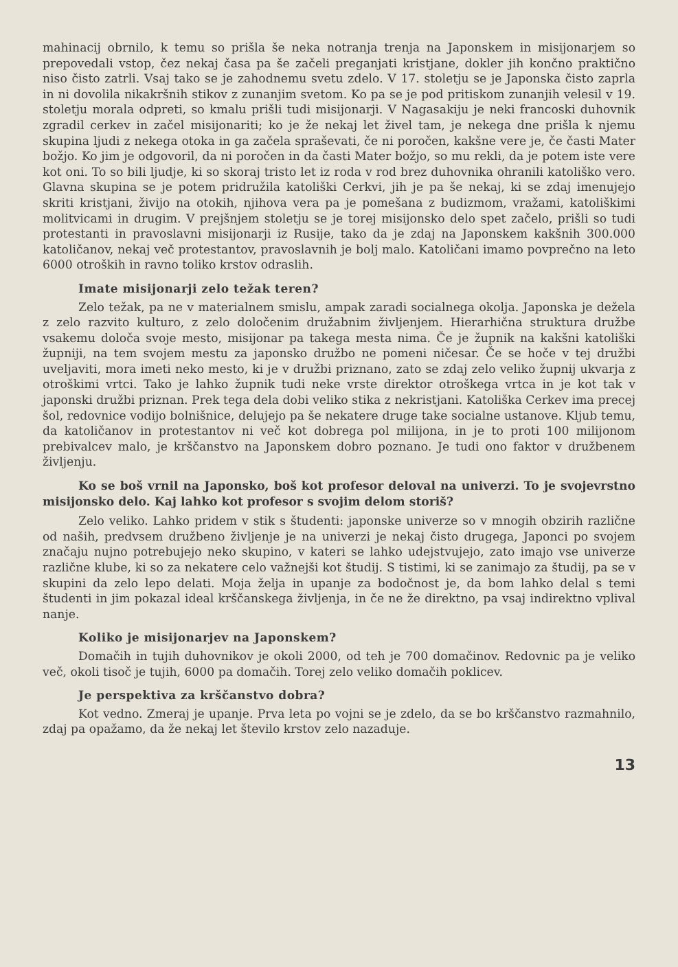mahinacij obrnilo, k temu so prišla še neka notranja trenja na Japonskem in misijonarjem so prepovedali vstop, čez nekaj časa pa še začeli preganjati kristjane, dokler jih končno praktično niso čisto zatrli. Vsaj tako se je zahodnemu svetu zdelo. V 17. stoletju se je Japonska čisto zaprla in ni dovolila nikakršnih stikov z zunanjim svetom. Ko pa se je pod pritiskom zunanjih velesil v 19. stoletju morala odpreti, so kmalu prišli tudi misijonarji. V Nagasakiju je neki francoski duhovnik zgradil cerkev in začel misijonariti; ko je že nekaj let živel tam, je nekega dne prišla k njemu skupina ljudi z nekega otoka in ga začela spraševati, če ni poročen, kakšne vere je, če časti Mater božjo. Ko jim je odgovoril, da ni poročen in da časti Mater božjo, so mu rekli, da je potem iste vere kot oni. To so bili ljudje, ki so skoraj tristo let iz roda v rod brez duhovnika ohranili katoliško vero. Glavna skupina se je potem pridružila katoliški Cerkvi, jih je pa še nekaj, ki se zdaj imenujejo skriti kristjani, živijo na otokih, njihova vera pa je pomešana z budizmom, vražami, katoliškimi molitvicami in drugim. V prejšnjem stoletju se je torej misijonsko delo spet začelo, prišli so tudi protestanti in pravoslavni misijonarji iz Rusije, tako da je zdaj na Japonskem kakšnih 300.000 katoličanov, nekaj več protestantov, pravoslavnih je bolj malo. Katoličani imamo povprečno na leto 6000 otroških in ravno toliko krstov odraslih.
Imate misijonarji zelo težak teren?
Zelo težak, pa ne v materialnem smislu, ampak zaradi socialnega okolja. Japonska je dežela z zelo razvito kulturo, z zelo določenim družabnim življenjem. Hierarhična struktura družbe vsakemu določa svoje mesto, misijonar pa takega mesta nima. Če je župnik na kakšni katoliški župniji, na tem svojem mestu za japonsko družbo ne pomeni ničesar. Če se hoče v tej družbi uveljaviti, mora imeti neko mesto, ki je v družbi priznano, zato se zdaj zelo veliko župnij ukvarja z otroškimi vrtci. Tako je lahko župnik tudi neke vrste direktor otroškega vrtca in je kot tak v japonski družbi priznan. Prek tega dela dobi veliko stika z nekristjani. Katoliška Cerkev ima precej šol, redovnice vodijo bolnišnice, delujejo pa še nekatere druge take socialne ustanove. Kljub temu, da katoličanov in protestantov ni več kot dobrega pol milijona, in je to proti 100 milijonom prebivalcev malo, je krščanstvo na Japonskem dobro poznano. Je tudi ono faktor v družbenem življenju.
Ko se boš vrnil na Japonsko, boš kot profesor deloval na univerzi. To je svojevrstno misijonsko delo. Kaj lahko kot profesor s svojim delom storiš?
Zelo veliko. Lahko pridem v stik s študenti: japonske univerze so v mnogih obzirih različne od naših, predvsem družbeno življenje je na univerzi je nekaj čisto drugega, Japonci po svojem značaju nujno potrebujejo neko skupino, v kateri se lahko udejstvujejo, zato imajo vse univerze različne klube, ki so za nekatere celo važnejši kot študij. S tistimi, ki se zanimajo za študij, pa se v skupini da zelo lepo delati. Moja želja in upanje za bodočnost je, da bom lahko delal s temi študenti in jim pokazal ideal krščanskega življenja, in če ne že direktno, pa vsaj indirektno vplival nanje.
Koliko je misijonarjev na Japonskem?
Domačih in tujih duhovnikov je okoli 2000, od teh je 700 domačinov. Redovnic pa je veliko več, okoli tisoč je tujih, 6000 pa domačih. Torej zelo veliko domačih poklicev.
Je perspektiva za krščanstvo dobra?
Kot vedno. Zmeraj je upanje. Prva leta po vojni se je zdelo, da se bo krščanstvo razmahnilo, zdaj pa opažamo, da že nekaj let število krstov zelo nazaduje.
13